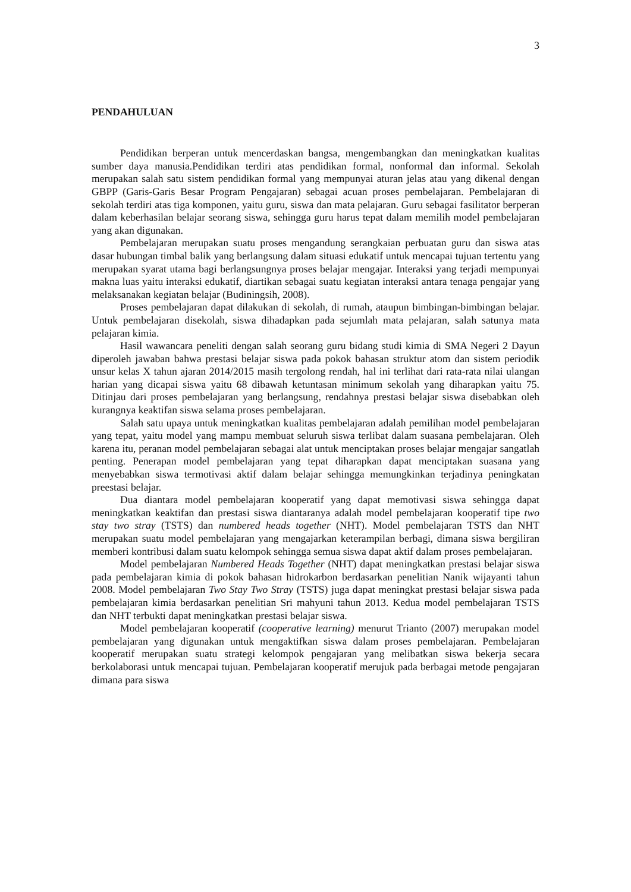3
PENDAHULUAN
Pendidikan berperan untuk mencerdaskan bangsa, mengembangkan dan meningkatkan kualitas sumber daya manusia.Pendidikan terdiri atas pendidikan formal, nonformal dan informal. Sekolah merupakan salah satu sistem pendidikan formal yang mempunyai aturan jelas atau yang dikenal dengan GBPP (Garis-Garis Besar Program Pengajaran) sebagai acuan proses pembelajaran. Pembelajaran di sekolah terdiri atas tiga komponen, yaitu guru, siswa dan mata pelajaran. Guru sebagai fasilitator berperan dalam keberhasilan belajar seorang siswa, sehingga guru harus tepat dalam memilih model pembelajaran yang akan digunakan.
Pembelajaran merupakan suatu proses mengandung serangkaian perbuatan guru dan siswa atas dasar hubungan timbal balik yang berlangsung dalam situasi edukatif untuk mencapai tujuan tertentu yang merupakan syarat utama bagi berlangsungnya proses belajar mengajar. Interaksi yang terjadi mempunyai makna luas yaitu interaksi edukatif, diartikan sebagai suatu kegiatan interaksi antara tenaga pengajar yang melaksanakan kegiatan belajar (Budiningsih, 2008).
Proses pembelajaran dapat dilakukan di sekolah, di rumah, ataupun bimbingan-bimbingan belajar. Untuk pembelajaran disekolah, siswa dihadapkan pada sejumlah mata pelajaran, salah satunya mata pelajaran kimia.
Hasil wawancara peneliti dengan salah seorang guru bidang studi kimia di SMA Negeri 2 Dayun diperoleh jawaban bahwa prestasi belajar siswa pada pokok bahasan struktur atom dan sistem periodik unsur kelas X tahun ajaran 2014/2015 masih tergolong rendah, hal ini terlihat dari rata-rata nilai ulangan harian yang dicapai siswa yaitu 68 dibawah ketuntasan minimum sekolah yang diharapkan yaitu 75. Ditinjau dari proses pembelajaran yang berlangsung, rendahnya prestasi belajar siswa disebabkan oleh kurangnya keaktifan siswa selama proses pembelajaran.
Salah satu upaya untuk meningkatkan kualitas pembelajaran adalah pemilihan model pembelajaran yang tepat, yaitu model yang mampu membuat seluruh siswa terlibat dalam suasana pembelajaran. Oleh karena itu, peranan model pembelajaran sebagai alat untuk menciptakan proses belajar mengajar sangatlah penting. Penerapan model pembelajaran yang tepat diharapkan dapat menciptakan suasana yang menyebabkan siswa termotivasi aktif dalam belajar sehingga memungkinkan terjadinya peningkatan preestasi belajar.
Dua diantara model pembelajaran kooperatif yang dapat memotivasi siswa sehingga dapat meningkatkan keaktifan dan prestasi siswa diantaranya adalah model pembelajaran kooperatif tipe two stay two stray (TSTS) dan numbered heads together (NHT). Model pembelajaran TSTS dan NHT merupakan suatu model pembelajaran yang mengajarkan keterampilan berbagi, dimana siswa bergiliran memberi kontribusi dalam suatu kelompok sehingga semua siswa dapat aktif dalam proses pembelajaran.
Model pembelajaran Numbered Heads Together (NHT) dapat meningkatkan prestasi belajar siswa pada pembelajaran kimia di pokok bahasan hidrokarbon berdasarkan penelitian Nanik wijayanti tahun 2008. Model pembelajaran Two Stay Two Stray (TSTS) juga dapat meningkat prestasi belajar siswa pada pembelajaran kimia berdasarkan penelitian Sri mahyuni tahun 2013. Kedua model pembelajaran TSTS dan NHT terbukti dapat meningkatkan prestasi belajar siswa.
Model pembelajaran kooperatif (cooperative learning) menurut Trianto (2007) merupakan model pembelajaran yang digunakan untuk mengaktifkan siswa dalam proses pembelajaran. Pembelajaran kooperatif merupakan suatu strategi kelompok pengajaran yang melibatkan siswa bekerja secara berkolaborasi untuk mencapai tujuan. Pembelajaran kooperatif merujuk pada berbagai metode pengajaran dimana para siswa